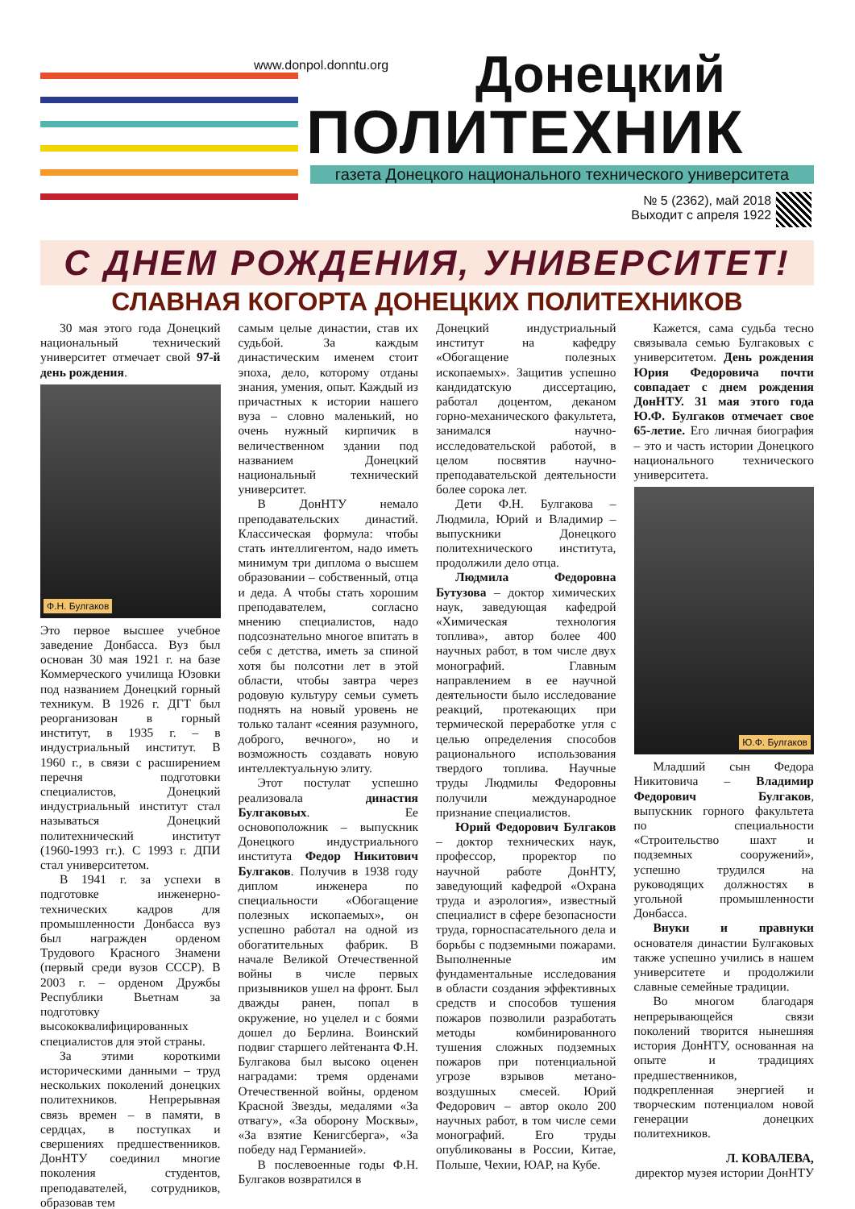www.donpol.donntu.org Донецкий
ПОЛИТЕХНИК
газета Донецкого национального технического университета
№ 5 (2362), май 2018 г.
Выходит с апреля 1922 г.
С ДНЕМ РОЖДЕНИЯ, УНИВЕРСИТЕТ!
СЛАВНАЯ КОГОРТА ДОНЕЦКИХ ПОЛИТЕХНИКОВ
30 мая этого года Донецкий национальный технический университет отмечает свой 97-й день рождения.
Ф.Н. Булгаков
Это первое высшее учебное заведение Донбасса. Вуз был основан 30 мая 1921 г. на базе Коммерческого училища Юзовки под названием Донецкий горный техникум. В 1926 г. ДГТ был реорганизован в горный институт, в 1935 г. – в индустриальный институт. В 1960 г., в связи с расширением перечня подготовки специалистов, Донецкий индустриальный институт стал называться Донецкий политехнический институт (1960-1993 гг.). С 1993 г. ДПИ стал университетом.
В 1941 г. за успехи в подготовке инженерно-технических кадров для промышленности Донбасса вуз был награжден орденом Трудового Красного Знамени (первый среди вузов СССР). В 2003 г. – орденом Дружбы Республики Вьетнам за подготовку высококвалифицированных специалистов для этой страны.
За этими короткими историческими данными – труд нескольких поколений донецких политехников. Непрерывная связь времен – в памяти, в сердцах, в поступках и свершениях предшественников. ДонНТУ соединил многие поколения студентов, преподавателей, сотрудников, образовав тем
самым целые династии, став их судьбой. За каждым династическим именем стоит эпоха, дело, которому отданы знания, умения, опыт. Каждый из причастных к истории нашего вуза – словно маленький, но очень нужный кирпичик в величественном здании под названием Донецкий национальный технический университет.
В ДонНТУ немало преподавательских династий. Классическая формула: чтобы стать интеллигентом, надо иметь минимум три диплома о высшем образовании – собственный, отца и деда. А чтобы стать хорошим преподавателем, согласно мнению специалистов, надо подсознательно многое впитать в себя с детства, иметь за спиной хотя бы полсотни лет в этой области, чтобы завтра через родовую культуру семьи суметь поднять на новый уровень не только талант «сеяния разумного, доброго, вечного», но и возможность создавать новую интеллектуальную элиту.
Этот постулат успешно реализовала династия Булгаковых. Ее основоположник – выпускник Донецкого индустриального института Федор Никитович Булгаков. Получив в 1938 году диплом инженера по специальности «Обогащение полезных ископаемых», он успешно работал на одной из обогатительных фабрик. В начале Великой Отечественной войны в числе первых призывников ушел на фронт. Был дважды ранен, попал в окружение, но уцелел и с боями дошел до Берлина. Воинский подвиг старшего лейтенанта Ф.Н. Булгакова был высоко оценен наградами: тремя орденами Отечественной войны, орденом Красной Звезды, медалями «За отвагу», «За оборону Москвы», «За взятие Кенигсберга», «За победу над Германией».
В послевоенные годы Ф.Н. Булгаков возвратился в
Донецкий индустриальный институт на кафедру «Обогащение полезных ископаемых». Защитив успешно кандидатскую диссертацию, работал доцентом, деканом горно-механического факультета, занимался научно-исследовательской работой, в целом посвятив научно-преподавательской деятельности более сорока лет.
Дети Ф.Н. Булгакова – Людмила, Юрий и Владимир – выпускники Донецкого политехнического института, продолжили дело отца.
Людмила Федоровна Бутузова – доктор химических наук, заведующая кафедрой «Химическая технология топлива», автор более 400 научных работ, в том числе двух монографий. Главным направлением в ее научной деятельности было исследование реакций, протекающих при термической переработке угля с целью определения способов рационального использования твердого топлива. Научные труды Людмилы Федоровны получили международное признание специалистов.
Юрий Федорович Булгаков – доктор технических наук, профессор, проректор по научной работе ДонНТУ, заведующий кафедрой «Охрана труда и аэрология», известный специалист в сфере безопасности труда, горноспасательного дела и борьбы с подземными пожарами. Выполненные им фундаментальные исследования в области создания эффективных средств и способов тушения пожаров позволили разработать методы комбинированного тушения сложных подземных пожаров при потенциальной угрозе взрывов метано-воздушных смесей. Юрий Федорович – автор около 200 научных работ, в том числе семи монографий. Его труды опубликованы в России, Китае, Польше, Чехии, ЮАР, на Кубе.
Кажется, сама судьба тесно связывала семью Булгаковых с университетом. День рождения Юрия Федоровича почти совпадает с днем рождения ДонНТУ. 31 мая этого года Ю.Ф. Булгаков отмечает свое 65-летие. Его личная биография – это и часть истории Донецкого национального технического университета.
Ю.Ф. Булгаков
Младший сын Федора Никитовича – Владимир Федорович Булгаков, выпускник горного факультета по специальности «Строительство шахт и подземных сооружений», успешно трудился на руководящих должностях в угольной промышленности Донбасса.
Внуки и правнуки основателя династии Булгаковых также успешно учились в нашем университете и продолжили славные семейные традиции.
Во многом благодаря непрерывающейся связи поколений творится нынешняя история ДонНТУ, основанная на опыте и традициях предшественников, подкрепленная энергией и творческим потенциалом новой генерации донецких политехников.
Л. КОВАЛЕВА,
директор музея истории ДонНТУ